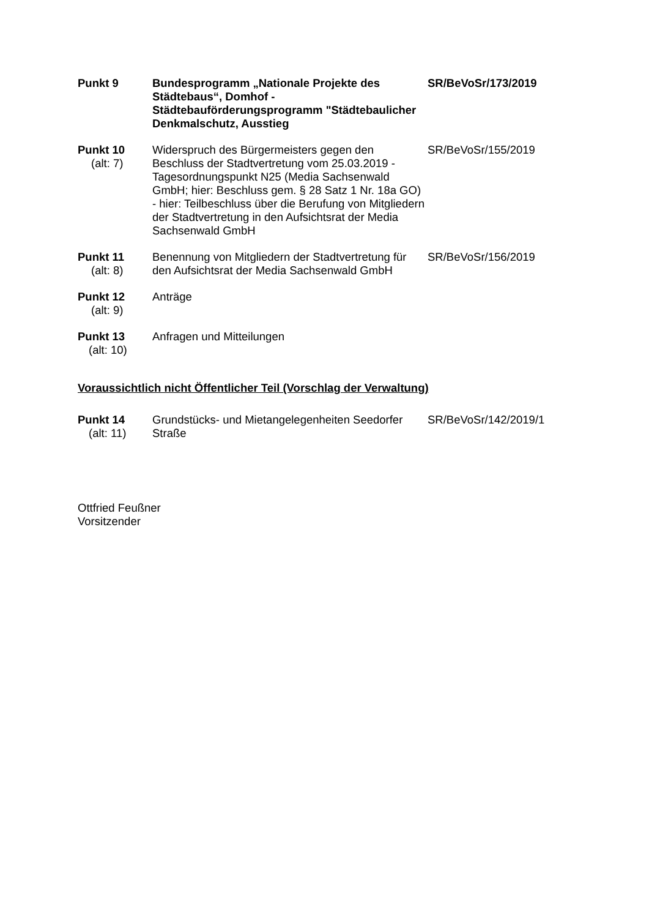| Punkt 9 | Bundesprogramm „Nationale Projekte des Städtebaus“, Domhof - Städtebauförderungsprogramm "Städtebaulicher Denkmalschutz, Ausstieg | SR/BeVoSr/173/2019 |
| Punkt 10 (alt: 7) | Widerspruch des Bürgermeisters gegen den Beschluss der Stadtvertretung vom 25.03.2019 - Tagesordnungspunkt N25 (Media Sachsenwald GmbH; hier: Beschluss gem. § 28 Satz 1 Nr. 18a GO) - hier: Teilbeschluss über die Berufung von Mitgliedern der Stadtvertretung in den Aufsichtsrat der Media Sachsenwald GmbH | SR/BeVoSr/155/2019 |
| Punkt 11 (alt: 8) | Benennung von Mitgliedern der Stadtvertretung für den Aufsichtsrat der Media Sachsenwald GmbH | SR/BeVoSr/156/2019 |
| Punkt 12 (alt: 9) | Anträge | |
| Punkt 13 (alt: 10) | Anfragen und Mitteilungen | |
Voraussichtlich nicht Öffentlicher Teil (Vorschlag der Verwaltung)
| Punkt 14 (alt: 11) | Grundstücks- und Mietangelegenheiten Seedorfer Straße | SR/BeVoSr/142/2019/1 |
Ottfried Feußner
Vorsitzender